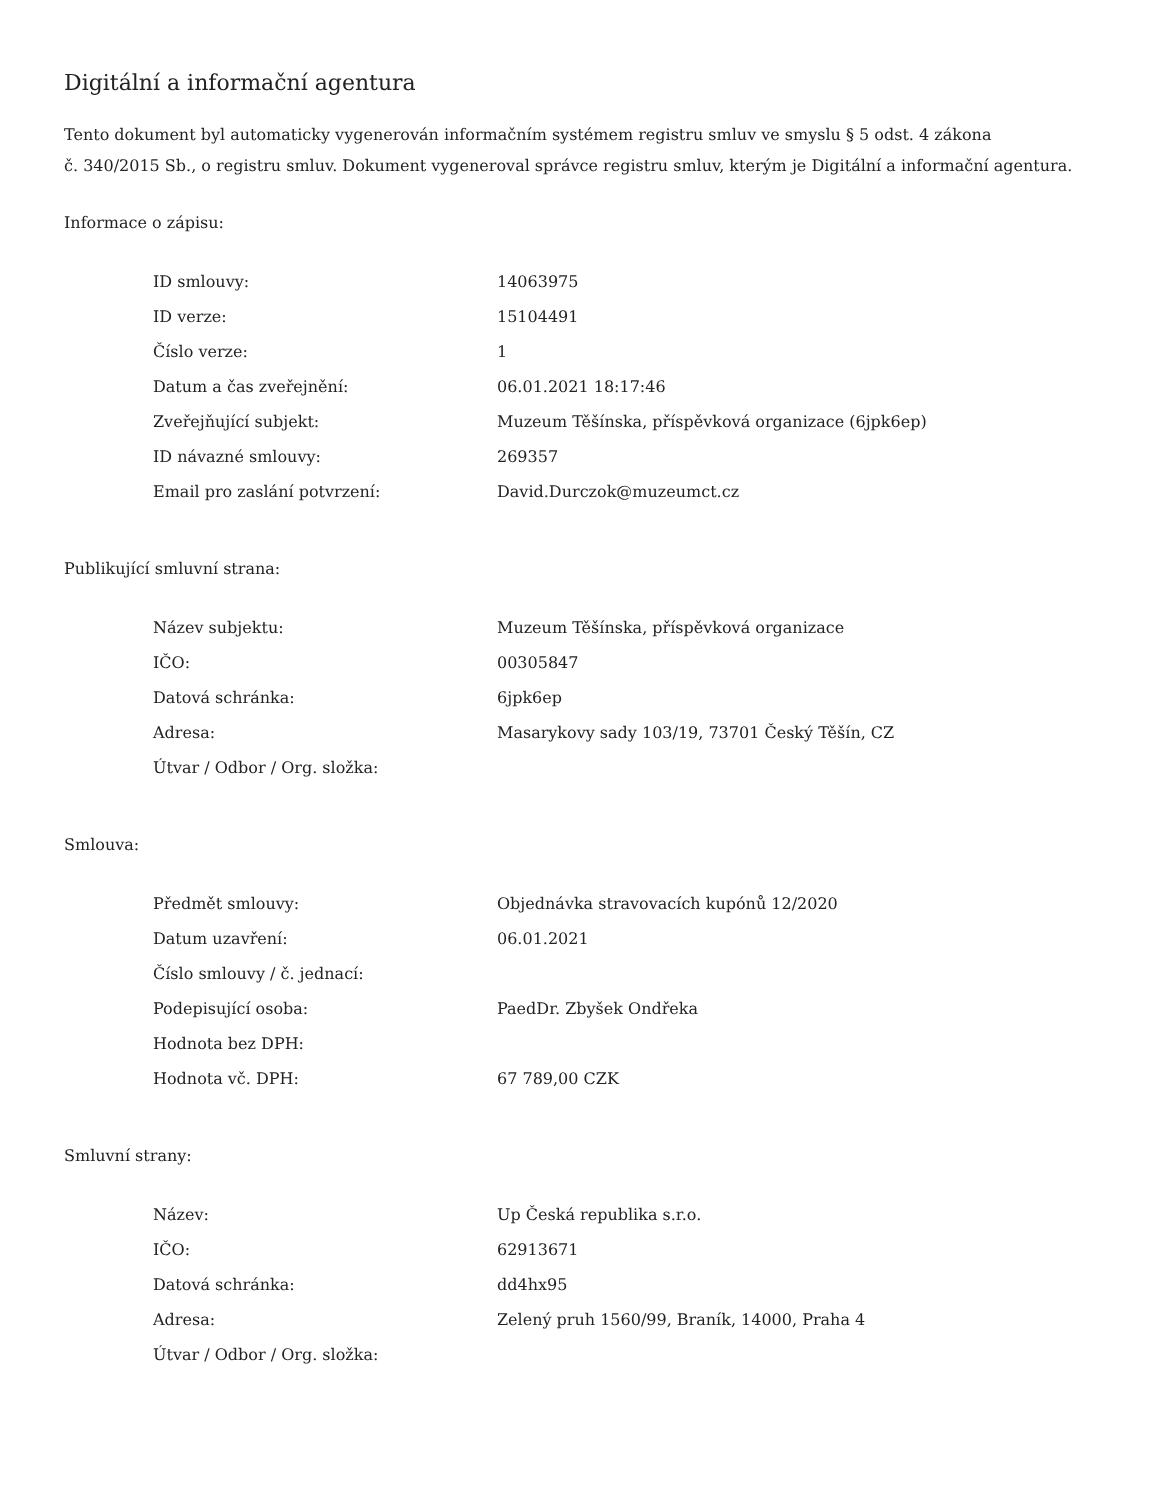Digitální a informační agentura
Tento dokument byl automaticky vygenerován informačním systémem registru smluv ve smyslu § 5 odst. 4 zákona
č. 340/2015 Sb., o registru smluv. Dokument vygeneroval správce registru smluv, kterým je Digitální a informační agentura.
Informace o zápisu:
| ID smlouvy: | 14063975 |
| ID verze: | 15104491 |
| Číslo verze: | 1 |
| Datum a čas zveřejnění: | 06.01.2021 18:17:46 |
| Zveřejňující subjekt: | Muzeum Těšínska, příspěvková organizace (6jpk6ep) |
| ID návazné smlouvy: | 269357 |
| Email pro zaslání potvrzení: | David.Durczok@muzeumct.cz |
Publikující smluvní strana:
| Název subjektu: | Muzeum Těšínska, příspěvková organizace |
| IČO: | 00305847 |
| Datová schránka: | 6jpk6ep |
| Adresa: | Masarykovy sady 103/19, 73701 Český Těšín, CZ |
| Útvar / Odbor / Org. složka: | |
Smlouva:
| Předmět smlouvy: | Objednávka stravovacích kupónů 12/2020 |
| Datum uzavření: | 06.01.2021 |
| Číslo smlouvy / č. jednací: | |
| Podepisující osoba: | PaedDr. Zbyšek Ondřeka |
| Hodnota bez DPH: | |
| Hodnota vč. DPH: | 67 789,00 CZK |
Smluvní strany:
| Název: | Up Česká republika s.r.o. |
| IČO: | 62913671 |
| Datová schránka: | dd4hx95 |
| Adresa: | Zelený pruh 1560/99, Braník, 14000, Praha 4 |
| Útvar / Odbor / Org. složka: | |